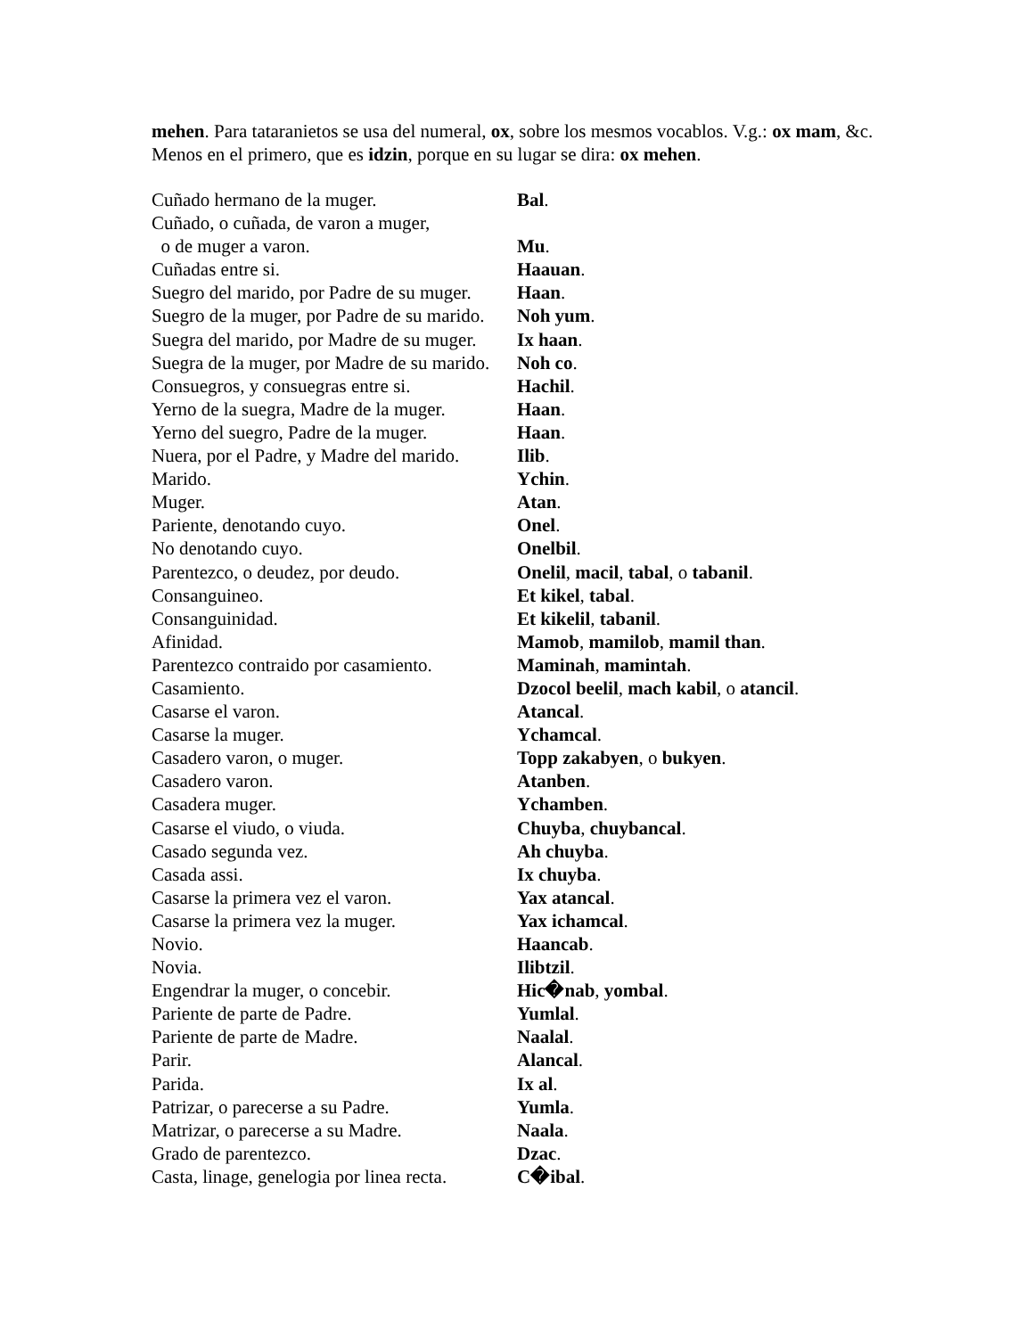mehen. Para tataranietos se usa del numeral, ox, sobre los mesmos vocablos. V.g.: ox mam, &c. Menos en el primero, que es idzin, porque en su lugar se dira: ox mehen.
| Cuñado hermano de la muger. | Bal . |
| Cuñado, o cuñada, de varon a muger, o de muger a varon. | Mu . |
| Cuñadas entre si. | Haauan . |
| Suegro del marido, por Padre de su muger. | Haan . |
| Suegro de la muger, por Padre de su marido. | Noh yum . |
| Suegra del marido, por Madre de su muger. | Ix haan . |
| Suegra de la muger, por Madre de su marido. | Noh co . |
| Consuegros, y consuegras entre si. | Hachil . |
| Yerno de la suegra, Madre de la muger. | Haan . |
| Yerno del suegro, Padre de la muger. | Haan . |
| Nuera, por el Padre, y Madre del marido. | Ilib . |
| Marido. | Ychin . |
| Muger. | Atan . |
| Pariente, denotando cuyo. | Onel . |
| No denotando cuyo. | Onelbil . |
| Parentezco, o deudez, por deudo. | Onelil , macil , tabal , o tabanil . |
| Consanguineo. | Et kikel , tabal . |
| Consanguinidad. | Et kikelil , tabanil . |
| Afinidad. | Mamob , mamilob , mamil than . |
| Parentezco contraido por casamiento. | Maminah , mamintah . |
| Casamiento. | Dzocol beelil , mach kabil , o atancil . |
| Casarse el varon. | Atancal . |
| Casarse la muger. | Ychamcal . |
| Casadero varon, o muger. | Topp zakabyen , o bukyen . |
| Casadero varon. | Atanben . |
| Casadera muger. | Ychamben . |
| Casarse el viudo, o viuda. | Chuyba , chuybancal . |
| Casado segunda vez. | Ah chuyba . |
| Casada assi. | Ix chuyba . |
| Casarse la primera vez el varon. | Yax atancal . |
| Casarse la primera vez la muger. | Yax ichamcal . |
| Novio. | Haancab . |
| Novia. | Ilibtzil . |
| Engendrar la muger, o concebir. | Hic�nab , yombal . |
| Pariente de parte de Padre. | Yumlal . |
| Pariente de parte de Madre. | Naalal . |
| Parir. | Alancal . |
| Parida. | Ix al . |
| Patrizar, o parecerse a su Padre. | Yumla . |
| Matrizar, o parecerse a su Madre. | Naala . |
| Grado de parentezco. | Dzac . |
| Casta, linage, genelogia por linea recta. | C�ibal . |